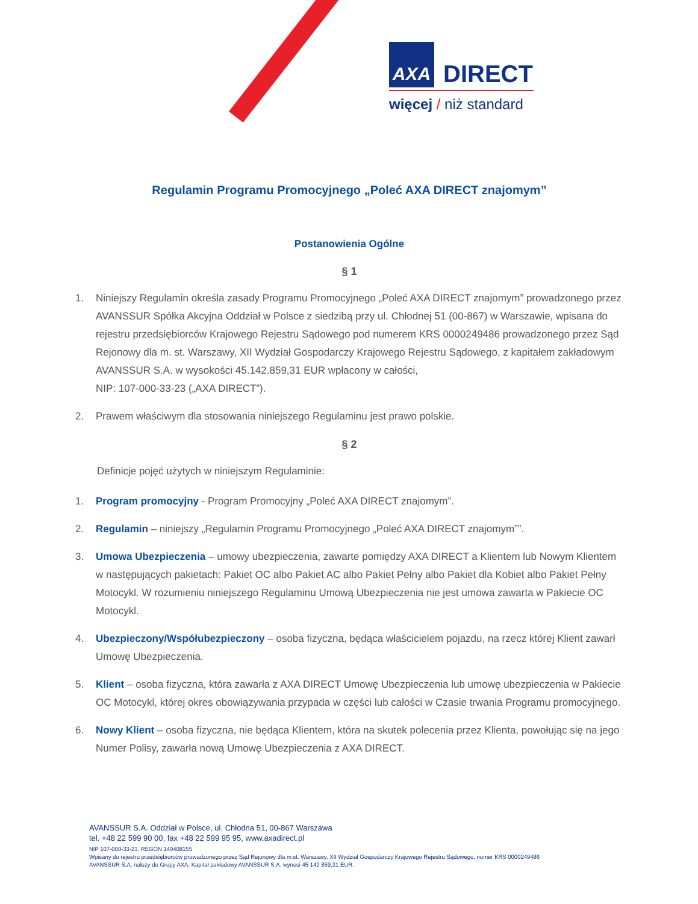AXA DIRECT
więcej / niż standard
Regulamin Programu Promocyjnego „Poleć AXA DIRECT znajomym”
Postanowienia Ogólne
§ 1
1. Niniejszy Regulamin określa zasady Programu Promocyjnego „Poleć AXA DIRECT znajomym” prowadzonego przez AVANSSUR Spółka Akcyjna Oddział w Polsce z siedzibą przy ul. Chłodnej 51 (00-867) w Warszawie, wpisana do rejestru przedsiębiorców Krajowego Rejestru Sądowego pod numerem KRS 0000249486 prowadzonego przez Sąd Rejonowy dla m. st. Warszawy, XII Wydział Gospodarczy Krajowego Rejestru Sądowego, z kapitałem zakładowym AVANSSUR S.A. w wysokości 45.142.859,31 EUR wpłacony w całości,
NIP: 107-000-33-23 („AXA DIRECT”).
2. Prawem właściwym dla stosowania niniejszego Regulaminu jest prawo polskie.
§ 2
Definicje pojęć użytych w niniejszym Regulaminie:
1. Program promocyjny - Program Promocyjny „Poleć AXA DIRECT znajomym”.
2. Regulamin – niniejszy „Regulamin Programu Promocyjnego „Poleć AXA DIRECT znajomym””.
3. Umowa Ubezpieczenia – umowy ubezpieczenia, zawarte pomiędzy AXA DIRECT a Klientem lub Nowym Klientem w następujących pakietach: Pakiet OC albo Pakiet AC albo Pakiet Pełny albo Pakiet dla Kobiet albo Pakiet Pełny Motocykl. W rozumieniu niniejszego Regulaminu Umową Ubezpieczenia nie jest umowa zawarta w Pakiecie OC Motocykl.
4. Ubezpieczony/Współubezpieczony – osoba fizyczna, będąca właścicielem pojazdu, na rzecz której Klient zawarł Umowę Ubezpieczenia.
5. Klient – osoba fizyczna, która zawarła z AXA DIRECT Umowę Ubezpieczenia lub umowę ubezpieczenia w Pakiecie OC Motocykl, której okres obowiązywania przypada w części lub całości w Czasie trwania Programu promocyjnego.
6. Nowy Klient – osoba fizyczna, nie będąca Klientem, która na skutek polecenia przez Klienta, powołując się na jego Numer Polisy, zawarła nową Umowę Ubezpieczenia z AXA DIRECT.
AVANSSUR S.A. Oddział w Polsce, ul. Chłodna 51, 00-867 Warszawa
tel. +48 22 599 90 00, fax +48 22 599 95 95, www.axadirect.pl
NIP 107-000-33-23, REGON 140408155
Wpisany do rejestru przedsiębiorców prowadzonego przez Sąd Rejonowy dla m.st. Warszawy, XII Wydział Gospodarczy Krajowego Rejestru Sądowego, numer KRS 0000249486
AVANSSUR S.A. należy do Grupy AXA. Kapitał zakładowy AVANSSUR S.A. wynosi 45 142 859,31 EUR.